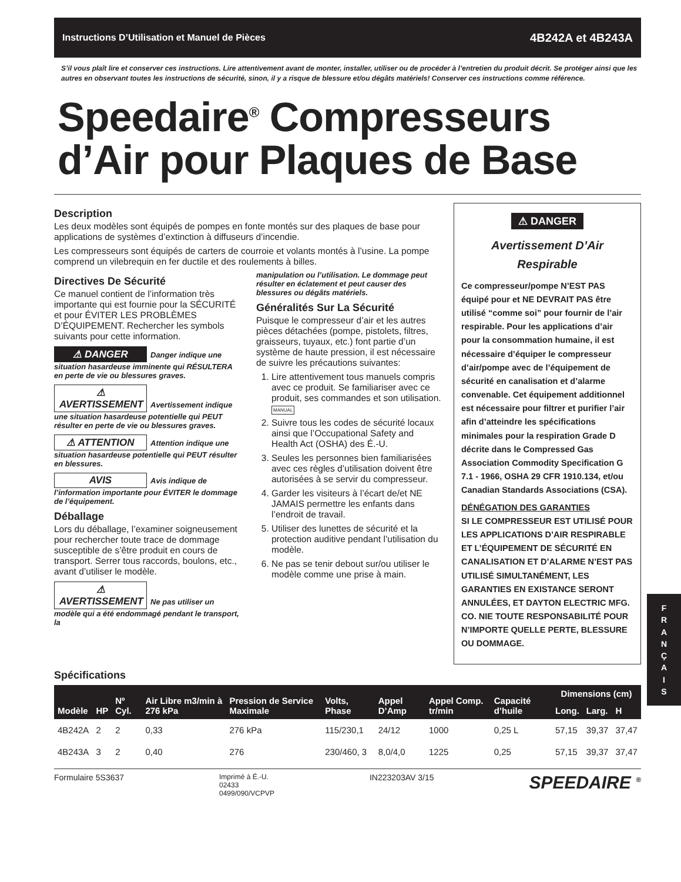Instructions D’Utilisation et Manuel de Pièces 4B242A et 4B243A
S’il vous plaît lire et conserver ces instructions. Lire attentivement avant de monter, installer, utiliser ou de procéder à l’entretien du produit décrit. Se protéger ainsi que les autres en observant toutes les instructions de sécurité, sinon, il y a risque de blessure et/ou dégâts matériels! Conserver ces instructions comme référence.
Speedaire<sup>®</sup> Compresseurs d’Air pour Plaques de Base
Description
Les deux modèles sont équipés de pompes en fonte montés sur des plaques de base pour applications de systèmes d’extinction à diffuseurs d’incendie.
Les compresseurs sont équipés de carters de courroie et volants montés à l’usine. La pompe comprend un vilebrequin en fer ductile et des roulements à billes.
Directives De Sécurité
Ce manuel contient de l’information très importante qui est fournie pour la SÉCURITÉ et pour ÉVITER LES PROBLÈMES D’ÉQUIPEMENT. Rechercher les symbols suivants pour cette information.
⚠ DANGER Danger indique une situation hasardeuse imminente qui RÉSULTERA en perte de vie ou blessures graves.
⚠ AVERTISSEMENT Avertissement indique une situation hasardeuse potentielle qui PEUT résulter en perte de vie ou blessures graves.
⚠ ATTENTION Attention indique une situation hasardeuse potentielle qui PEUT résulter en blessures.
AVIS Avis indique de l’information importante pour ÉVITER le dommage de l’équipement.
Déballage
Lors du déballage, l’examiner soigneusement pour rechercher toute trace de dommage susceptible de s’être produit en cours de transport. Serrer tous raccords, boulons, etc., avant d’utiliser le modèle.
⚠ AVERTISSEMENT Ne pas utiliser un modèle qui a été endommagé pendant le transport, la
manipulation ou l’utilisation. Le dommage peut résulter en éclatement et peut causer des blessures ou dégâts matériels.
Généralités Sur La Sécurité
Puisque le compresseur d’air et les autres pièces détachées (pompe, pistolets, filtres, graisseurs, tuyaux, etc.) font partie d’un système de haute pression, il est nécessaire de suivre les précautions suivantes:
1. Lire attentivement tous manuels compris avec ce produit. Se familiariser avec ce produit, ses commandes et son utilisation. MANUAL
2. Suivre tous les codes de sécurité locaux ainsi que l’Occupational Safety and Health Act (OSHA) des É.-U.
3. Seules les personnes bien familiarisées avec ces règles d’utilisation doivent être autorisées à se servir du compresseur.
4. Garder les visiteurs à l’écart de/et NE JAMAIS permettre les enfants dans l’endroit de travail.
5. Utiliser des lunettes de sécurité et la protection auditive pendant l’utilisation du modèle.
6. Ne pas se tenir debout sur/ou utiliser le modèle comme une prise à main.
⚠ DANGER
Avertissement D’Air Respirable
Ce compresseur/pompe N’EST PAS équipé pour et NE DEVRAIT PAS être utilisé “comme soi” pour fournir de l’air respirable. Pour les applications d’air pour la consommation humaine, il est nécessaire d’équiper le compresseur d’air/pompe avec de l’équipement de sécurité en canalisation et d’alarme convenable. Cet équipement additionnel est nécessaire pour filtrer et purifier l’air afin d’atteindre les spécifications minimales pour la respiration Grade D décrite dans le Compressed Gas Association Commodity Specification G 7.1 - 1966, OSHA 29 CFR 1910.134, et/ou Canadian Standards Associations (CSA).
DÉNÉGATION DES GARANTIES
SI LE COMPRESSEUR EST UTILISÉ POUR LES APPLICATIONS D’AIR RESPIRABLE ET L’ÉQUIPEMENT DE SÉCURITÉ EN CANALISATION ET D’ALARME N’EST PAS UTILISÉ SIMULTANÉMENT, LES GARANTIES EN EXISTANCE SERONT ANNULÉES, ET DAYTON ELECTRIC MFG. CO. NIE TOUTE RESPONSABILITÉ POUR N’IMPORTE QUELLE PERTE, BLESSURE OU DOMMAGE.
F
R
A
N
Ç
A
I
S
Spécifications
| Modèle | HP | Nº Cyl. | Air Libre m3/min à 276 kPa | Pression de Service Maximale | Volts, Phase | Appel D’Amp | Appel Comp. tr/min | Capacité d’huile | Dimensions (cm) | | |
| --- | --- | --- | --- | --- | --- | --- | --- | --- | --- | --- | --- |
| | | | | | | | | | Long. | Larg. | H |
| 4B242A | 2 | 2 | 0,33 | 276 kPa | 115/230,1 | 24/12 | 1000 | 0,25 L | 57,15 | 39,37 | 37,47 |
| 4B243A | 3 | 2 | 0,40 | 276 | 230/460, 3 | 8,0/4,0 | 1225 | 0,25 | 57,15 | 39,37 | 37,47 |
Formulaire 5S3637 Imprimé à É.-U.
02433
0499/090/VCPVP IN223203AV 3/15 SPEEDAIRE <sup>®</sup>